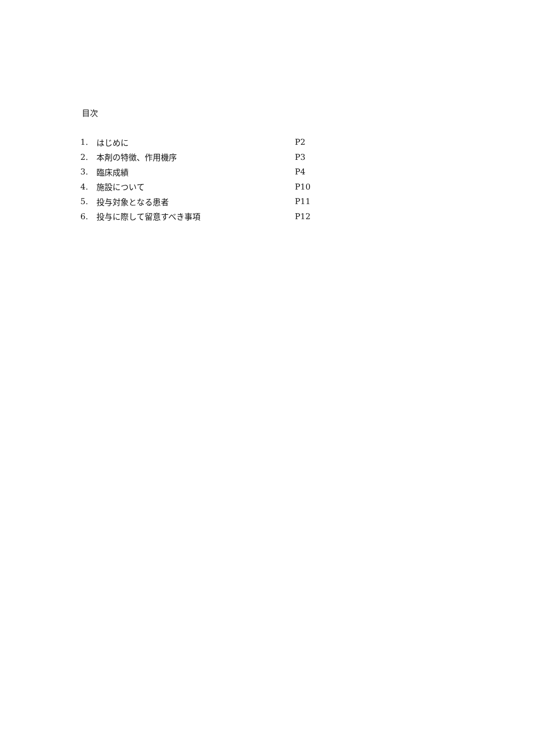目次
| 1. | はじめに | P2 |
| 2. | 本剤の特徴、作用機序 | P3 |
| 3. | 臨床成績 | P4 |
| 4. | 施設について | P10 |
| 5. | 投与対象となる患者 | P11 |
| 6. | 投与に際して留意すべき事項 | P12 |